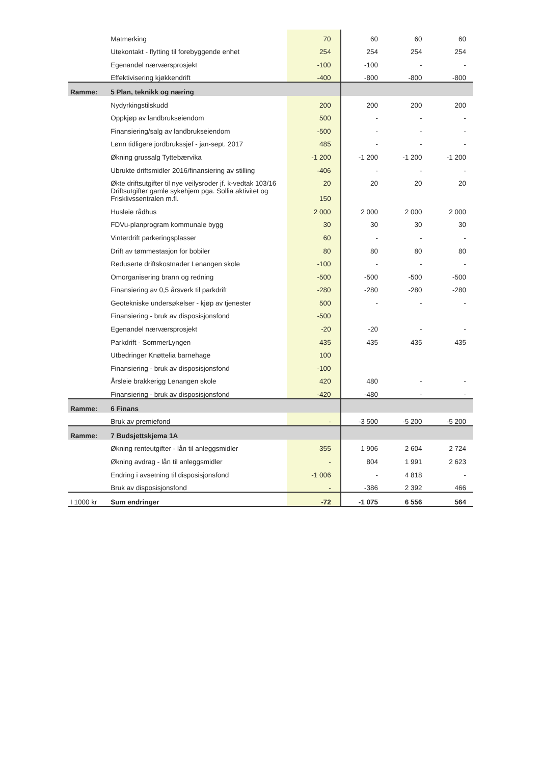| | Matmerking | 70 | 60 | 60 | 60 |
| | Utekontakt - flytting til forebyggende enhet | 254 | 254 | 254 | 254 |
| | Egenandel nærværsprosjekt | -100 | -100 | - | - |
| | Effektivisering kjøkkendrift | -400 | -800 | -800 | -800 |
| Ramme: | 5 Plan, teknikk og næring | | | | |
| | Nydyrkingstilskudd | 200 | 200 | 200 | 200 |
| | Oppkjøp av landbrukseiendom | 500 | - | - | - |
| | Finansiering/salg av landbrukseiendom | -500 | - | - | - |
| | Lønn tidligere jordbrukssjef - jan-sept. 2017 | 485 | - | - | - |
| | Økning grussalg Tyttebærvika | -1 200 | -1 200 | -1 200 | -1 200 |
| | Ubrukte driftsmidler 2016/finansiering av stilling | -406 | - | - | - |
| | Økte driftsutgifter til nye veilysroder jf. k-vedtak 103/16 | 20 | 20 | 20 | 20 |
| | Driftsutgifter gamle sykehjem pga. Sollia aktivitet og Frisklivssentralen m.fl. | 150 | | | |
| | Husleie rådhus | 2 000 | 2 000 | 2 000 | 2 000 |
| | FDVu-planprogram kommunale bygg | 30 | 30 | 30 | 30 |
| | Vinterdrift parkeringsplasser | 60 | - | - | - |
| | Drift av tømmestasjon for bobiler | 80 | 80 | 80 | 80 |
| | Reduserte driftskostnader Lenangen skole | -100 | - | - | - |
| | Omorganisering brann og redning | -500 | -500 | -500 | -500 |
| | Finansiering av 0,5 årsverk til parkdrift | -280 | -280 | -280 | -280 |
| | Geotekniske undersøkelser - kjøp av tjenester | 500 | - | - | - |
| | Finansiering - bruk av disposisjonsfond | -500 | | | |
| | Egenandel nærværsprosjekt | -20 | -20 | - | - |
| | Parkdrift - SommerLyngen | 435 | 435 | 435 | 435 |
| | Utbedringer Knøttelia barnehage | 100 | | | |
| | Finansiering - bruk av disposisjonsfond | -100 | | | |
| | Årsleie brakkerigg Lenangen skole | 420 | 480 | - | - |
| | Finansiering - bruk av disposisjonsfond | -420 | -480 | - | - |
| Ramme: | 6 Finans | | | | |
| | Bruk av premiefond | - | -3 500 | -5 200 | -5 200 |
| Ramme: | 7 Budsjettskjema 1A | | | | |
| | Økning renteutgifter - lån til anleggsmidler | 355 | 1 906 | 2 604 | 2 724 |
| | Økning avdrag - lån til anleggsmidler | - | 804 | 1 991 | 2 623 |
| | Endring i avsetning til disposisjonsfond | -1 006 | - | 4 818 | - |
| | Bruk av disposisjonsfond | - | -386 | 2 392 | 466 |
| I 1000 kr | Sum endringer | -72 | -1 075 | 6 556 | 564 |